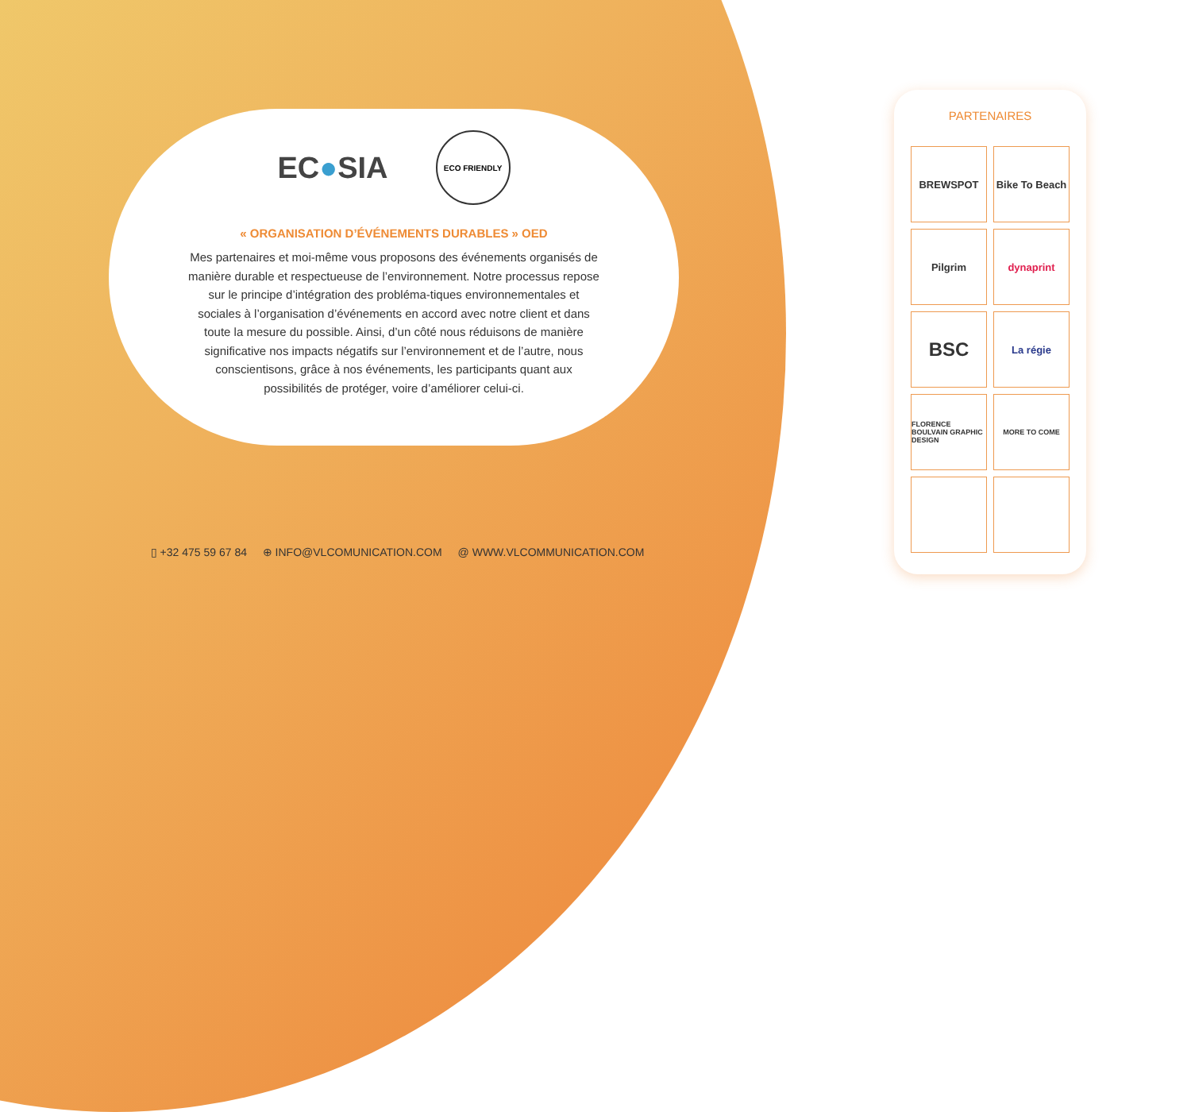EC●SIA
ECO FRIENDLY
« ORGANISATION D’ÉVÉNEMENTS DURABLES » OED
Mes partenaires et moi-même vous proposons des événements organisés de manière durable et respectueuse de l’environnement. Notre processus repose sur le principe d’intégration des probléma-tiques environnementales et sociales à l’organisation d’événements en accord avec notre client et dans toute la mesure du possible. Ainsi, d’un côté nous réduisons de manière significative nos impacts négatifs sur l’environnement et de l’autre, nous conscientisons, grâce à nos événements, les participants quant aux possibilités de protéger, voire d’améliorer celui-ci.
▯ +32 475 59 67 84 ⊕ INFO@VLCOMUNICATION.COM @ WWW.VLCOMMUNICATION.COM
PARTENAIRES
BREWSPOT
Bike To Beach
Pilgrim
dynaprint
BSC
La régie
FLORENCE BOULVAIN GRAPHIC DESIGN
MORE TO COME